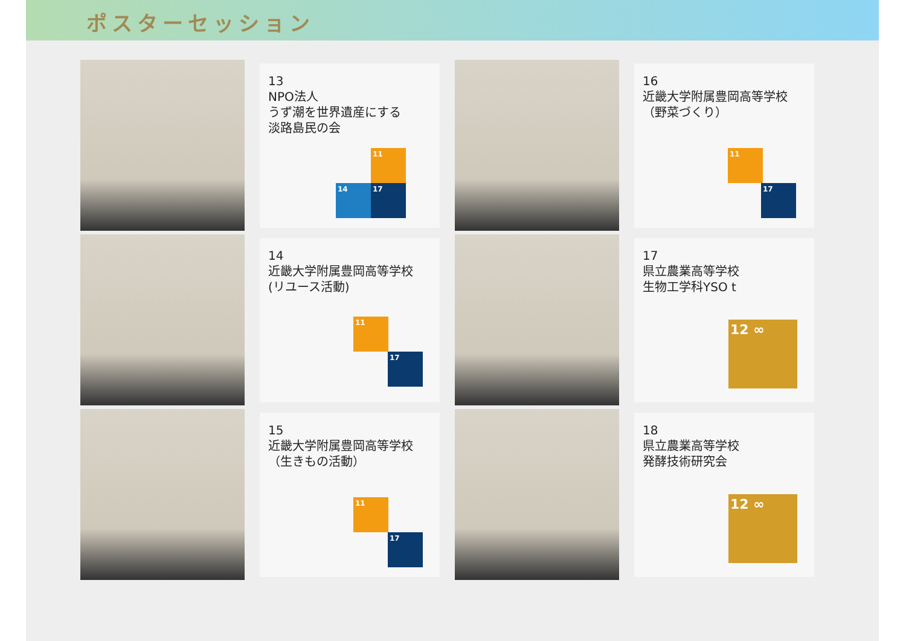ポスターセッション
13
NPO法人
うず潮を世界遺産にする
淡路島民の会
11
14 17
16
近畿大学附属豊岡高等学校
（野菜づくり）
11
17
14
近畿大学附属豊岡高等学校
(リユース活動)
11
17
17
県立農業高等学校
生物工学科YSO t
12 ∞
15
近畿大学附属豊岡高等学校
（生きもの活動）
11
17
18
県立農業高等学校
発酵技術研究会
12 ∞